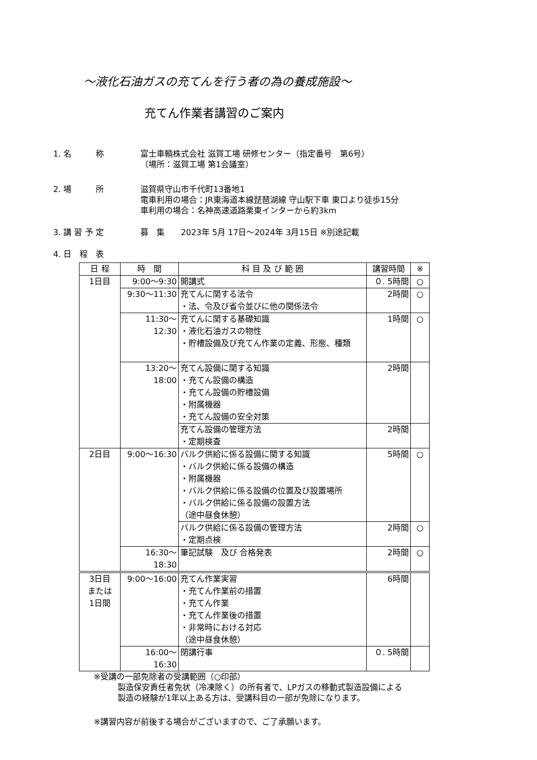～液化石油ガスの充てんを行う者の為の養成施設～
充てん作業者講習のご案内
1. 名　　　称 富士車輌株式会社 滋賀工場 研修センター（指定番号　第6号）
（場所：滋賀工場 第1会議室）
2. 場　　　所 滋賀県守山市千代町13番地1
電車利用の場合：JR東海道本線琵琶湖線 守山駅下車 東口より徒歩15分
車利用の場合：名神高速道路栗東インターから約3km
3. 講 習 予 定 募　集　　2023年 5月 17日～2024年 3月15日 ※別途記載
4. 日　程　表
| 日 程 | 時 間 | 科 目 及 び 範 囲 | 講習時間 | ※ |
| --- | --- | --- | --- | --- |
| 1日目 | 9:00～9:30 | 開講式 | ０. 5時間 | ○ |
| | 9:30～11:30 | 充てんに関する法令 ・法、令及び省令並びに他の関係法令 | 2時間 | ○ |
| | 11:30～12:30 | 充てんに関する基礎知識 ・液化石油ガスの物性 ・貯槽設備及び充てん作業の定義、形態、種類 | 1時間 | ○ |
| | 13:20～18:00 | 充てん設備に関する知識 ・充てん設備の構造 ・充てん設備の貯槽設備 ・附属機器 ・充てん設備の安全対策 | 2時間 | |
| | | 充てん設備の管理方法 ・定期検査 | 2時間 | |
| 2日目 | 9:00～16:30 | バルク供給に係る設備に関する知識 ・バルク供給に係る設備の構造 ・附属機器 ・バルク供給に係る設備の位置及び設置場所 ・バルク供給に係る設備の設置方法 （途中昼食休憩） | 5時間 | ○ |
| | | バルク供給に係る設備の管理方法 ・定期点検 | 2時間 | ○ |
| | 16:30～18:30 | 筆記試験 及び 合格発表 | 2時間 | ○ |
| 3日目 または 1日間 | 9:00～16:00 | 充てん作業実習 ・充てん作業前の措置 ・充てん作業 ・充てん作業後の措置 ・非常時における対応 （途中昼食休憩） | 6時間 | |
| | 16:00～16:30 | 閉講行事 | ０. 5時間 | |
※受講の一部免除者の受講範囲（○印部）
製造保安責任者免状（冷凍除く）の所有者で、LPガスの移動式製造設備による
製造の経験が1年以上ある方は、受講科目の一部が免除になります。
※講習内容が前後する場合がございますので、ご了承願います。